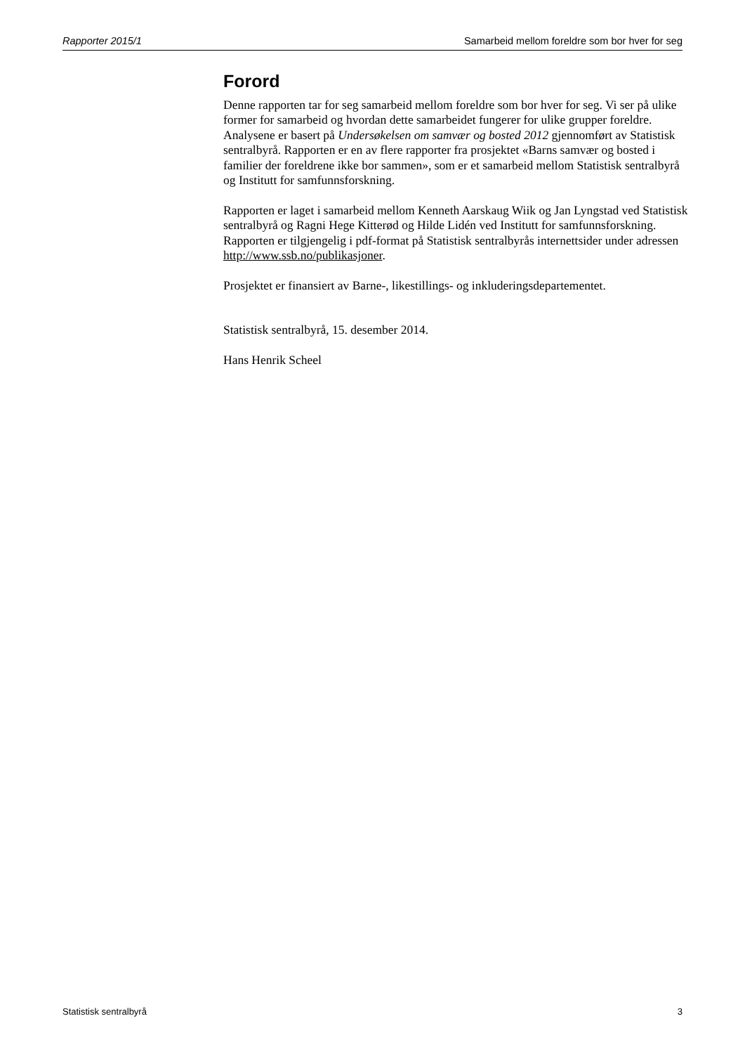Rapporter 2015/1 Samarbeid mellom foreldre som bor hver for seg
Forord
Denne rapporten tar for seg samarbeid mellom foreldre som bor hver for seg. Vi ser på ulike former for samarbeid og hvordan dette samarbeidet fungerer for ulike grupper foreldre. Analysene er basert på Undersøkelsen om samvær og bosted 2012 gjennomført av Statistisk sentralbyrå. Rapporten er en av flere rapporter fra prosjektet «Barns samvær og bosted i familier der foreldrene ikke bor sammen», som er et samarbeid mellom Statistisk sentralbyrå og Institutt for samfunnsforskning.
Rapporten er laget i samarbeid mellom Kenneth Aarskaug Wiik og Jan Lyngstad ved Statistisk sentralbyrå og Ragni Hege Kitterød og Hilde Lidén ved Institutt for samfunnsforskning. Rapporten er tilgjengelig i pdf-format på Statistisk sentralbyrås internettsider under adressen http://www.ssb.no/publikasjoner.
Prosjektet er finansiert av Barne-, likestillings- og inkluderingsdepartementet.
Statistisk sentralbyrå, 15. desember 2014.
Hans Henrik Scheel
Statistisk sentralbyrå 3